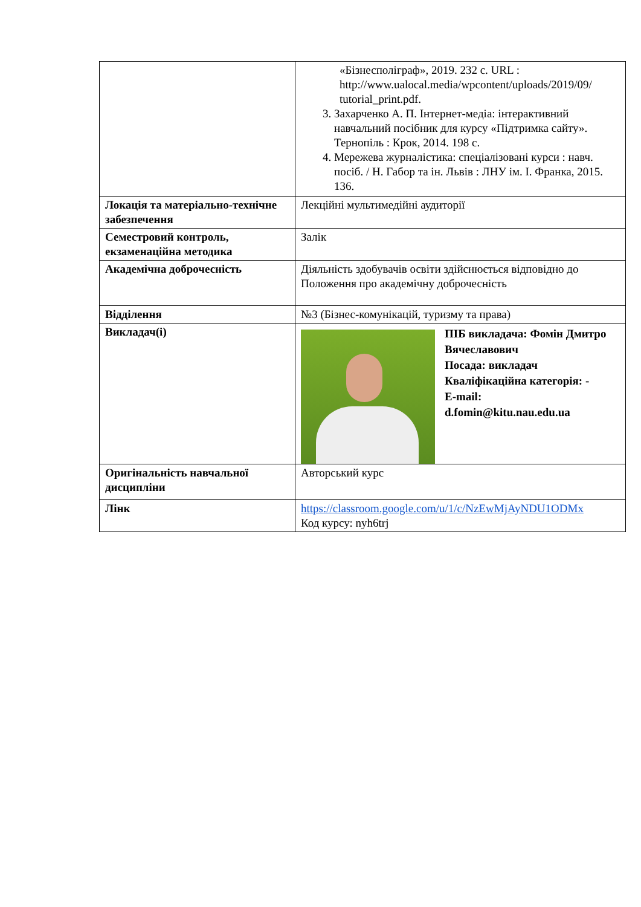| | «Бізнесполіграф», 2019. 232 с. URL : http://www.ualocal.media/wpcontent/uploads/2019/09/ tutorial_print.pdf. 3. Захарченко А. П. Інтернет-медіа: інтерактивний навчальний посібник для курсу «Підтримка сайту». Тернопіль : Крок, 2014. 198 с. 4. Мережева журналістика: спеціалізовані курси : навч. посіб. / Н. Габор та ін. Львів : ЛНУ ім. І. Франка, 2015. 136. |
| Локація та матеріально-технічне забезпечення | Лекційні мультимедійні аудиторії |
| Семестровий контроль, екзаменаційна методика | Залік |
| Академічна доброчесність | Діяльність здобувачів освіти здійснюється відповідно до Положення про академічну доброчесність |
| Відділення | №3 (Бізнес-комунікацій, туризму та права) |
| Викладач(і) | ПІБ викладача: Фомін Дмитро Вячеславович Посада: викладач Кваліфікаційна категорія: - E-mail: d.fomin@kitu.nau.edu.ua |
| Оригінальність навчальної дисципліни | Авторський курс |
| Лінк | https://classroom.google.com/u/1/c/NzEwMjAyNDU1ODMx Код курсу: nyh6trj |